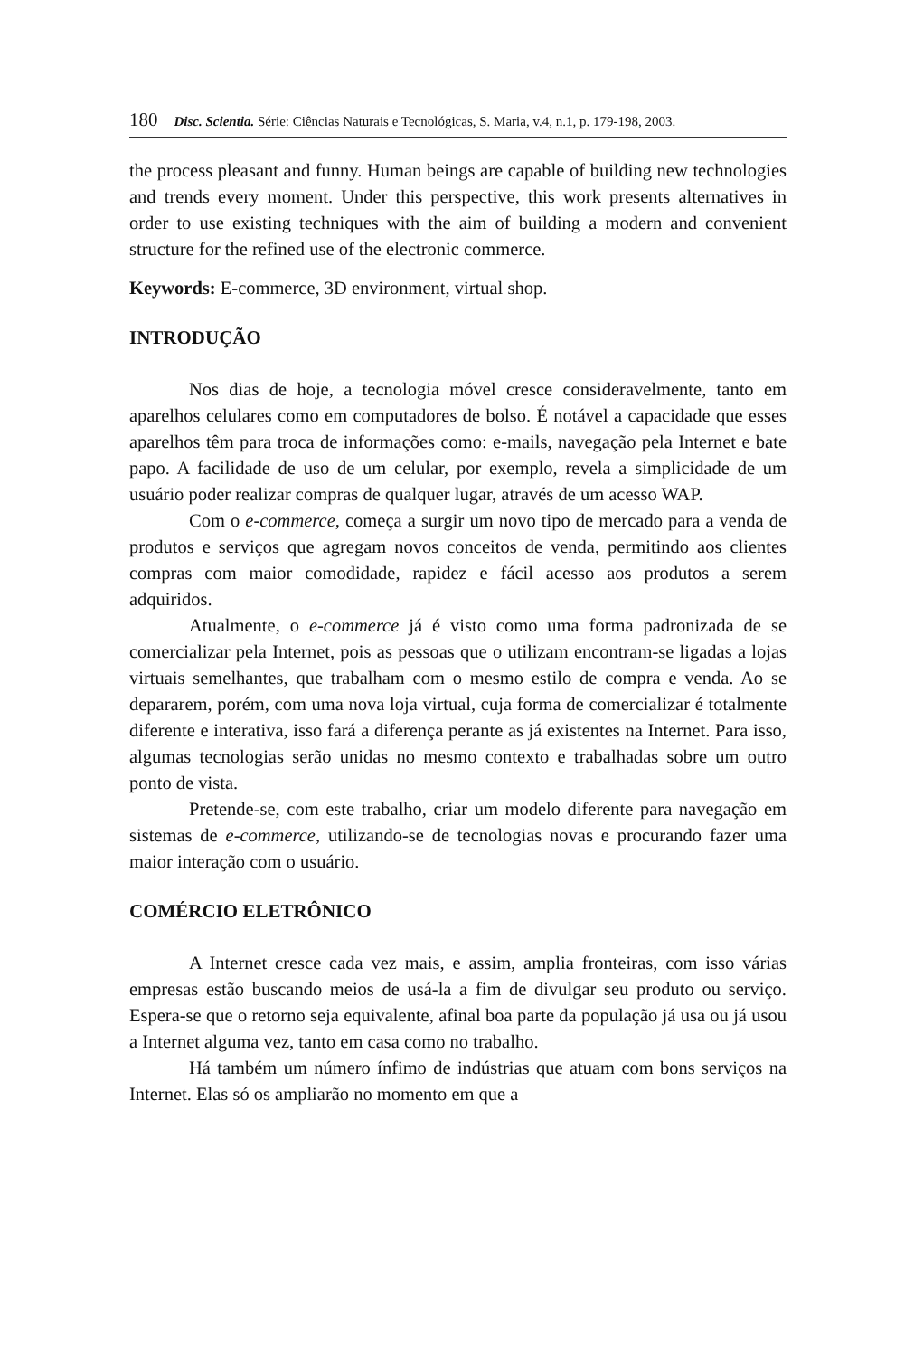180 Disc. Scientia. Série: Ciências Naturais e Tecnológicas, S. Maria, v.4, n.1, p. 179-198, 2003.
the process pleasant and funny. Human beings are capable of building new technologies and trends every moment. Under this perspective, this work presents alternatives in order to use existing techniques with the aim of building a modern and convenient structure for the refined use of the electronic commerce.
Keywords: E-commerce, 3D environment, virtual shop.
INTRODUÇÃO
Nos dias de hoje, a tecnologia móvel cresce consideravelmente, tanto em aparelhos celulares como em computadores de bolso. É notável a capacidade que esses aparelhos têm para troca de informações como: e-mails, navegação pela Internet e bate papo. A facilidade de uso de um celular, por exemplo, revela a simplicidade de um usuário poder realizar compras de qualquer lugar, através de um acesso WAP.
Com o e-commerce, começa a surgir um novo tipo de mercado para a venda de produtos e serviços que agregam novos conceitos de venda, permitindo aos clientes compras com maior comodidade, rapidez e fácil acesso aos produtos a serem adquiridos.
Atualmente, o e-commerce já é visto como uma forma padronizada de se comercializar pela Internet, pois as pessoas que o utilizam encontram-se ligadas a lojas virtuais semelhantes, que trabalham com o mesmo estilo de compra e venda. Ao se depararem, porém, com uma nova loja virtual, cuja forma de comercializar é totalmente diferente e interativa, isso fará a diferença perante as já existentes na Internet. Para isso, algumas tecnologias serão unidas no mesmo contexto e trabalhadas sobre um outro ponto de vista.
Pretende-se, com este trabalho, criar um modelo diferente para navegação em sistemas de e-commerce, utilizando-se de tecnologias novas e procurando fazer uma maior interação com o usuário.
COMÉRCIO ELETRÔNICO
A Internet cresce cada vez mais, e assim, amplia fronteiras, com isso várias empresas estão buscando meios de usá-la a fim de divulgar seu produto ou serviço. Espera-se que o retorno seja equivalente, afinal boa parte da população já usa ou já usou a Internet alguma vez, tanto em casa como no trabalho.
Há também um número ínfimo de indústrias que atuam com bons serviços na Internet. Elas só os ampliarão no momento em que a